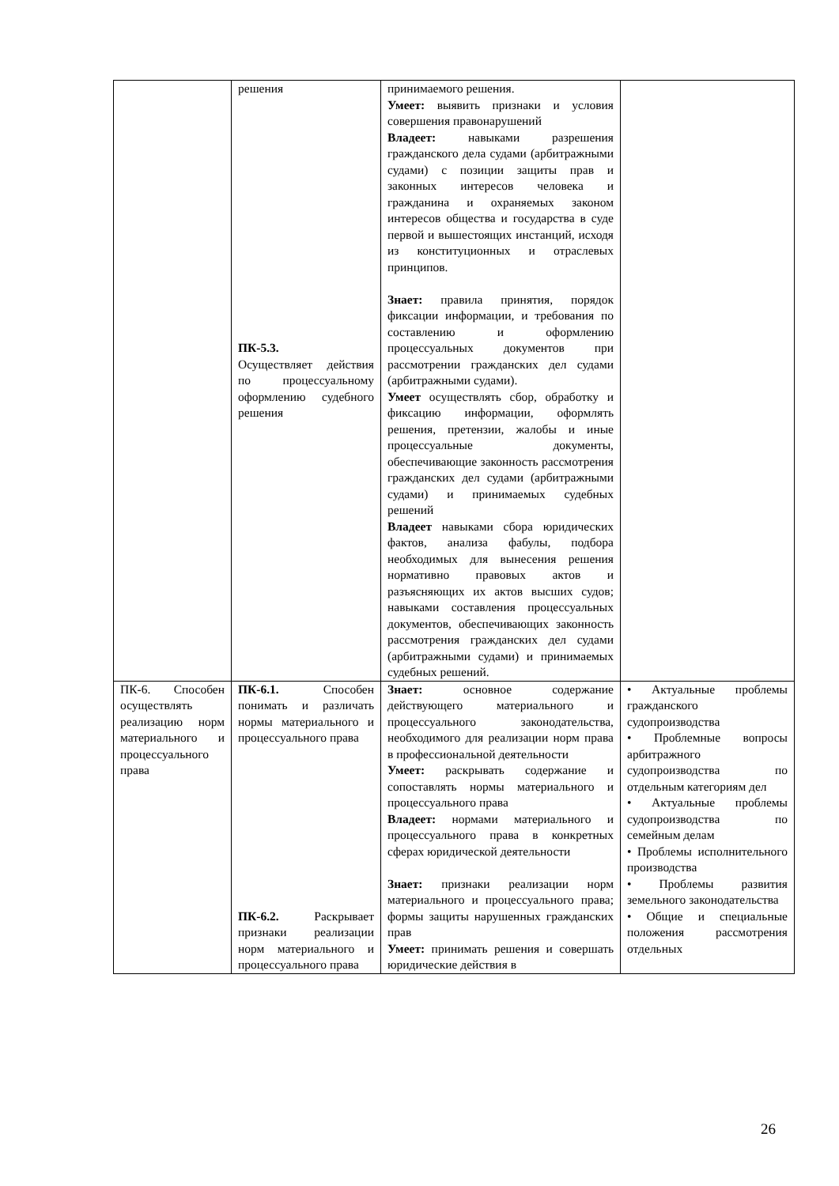| | решения ПК-5.3. Осуществляет действия по процессуальному оформлению судебного решения | принимаемого решения. Умеет: выявить признаки и условия совершения правонарушений Владеет: навыками разрешения гражданского дела судами (арбитражными судами) с позиции защиты прав и законных интересов человека и гражданина и охраняемых законом интересов общества и государства в суде первой и вышестоящих инстанций, исходя из конституционных и отраслевых принципов. Знает: правила принятия, порядок фиксации информации, и требования по составлению и оформлению процессуальных документов при рассмотрении гражданских дел судами (арбитражными судами). Умеет осуществлять сбор, обработку и фиксацию информации, оформлять решения, претензии, жалобы и иные процессуальные документы, обеспечивающие законность рассмотрения гражданских дел судами (арбитражными судами) и принимаемых судебных решений Владеет навыками сбора юридических фактов, анализа фабулы, подбора необходимых для вынесения решения нормативно правовых актов и разъясняющих их актов высших судов; навыками составления процессуальных документов, обеспечивающих законность рассмотрения гражданских дел судами (арбитражными судами) и принимаемых судебных решений. | |
| ПК-6. Способен осуществлять реализацию норм материального и процессуального права | ПК-6.1. Способен понимать и различать нормы материального и процессуального права ПК-6.2. Раскрывает признаки реализации норм материального и процессуального права | Знает: основное содержание действующего материального и процессуального законодательства, необходимого для реализации норм права в профессиональной деятельности Умеет: раскрывать содержание и сопоставлять нормы материального и процессуального права Владеет: нормами материального и процессуального права в конкретных сферах юридической деятельности Знает: признаки реализации норм материального и процессуального права; формы защиты нарушенных гражданских прав Умеет: принимать решения и совершать юридические действия в | • Актуальные проблемы гражданского судопроизводства • Проблемные вопросы арбитражного судопроизводства по отдельным категориям дел • Актуальные проблемы судопроизводства по семейным делам • Проблемы исполнительного производства • Проблемы развития земельного законодательства • Общие и специальные положения рассмотрения отдельных |
26